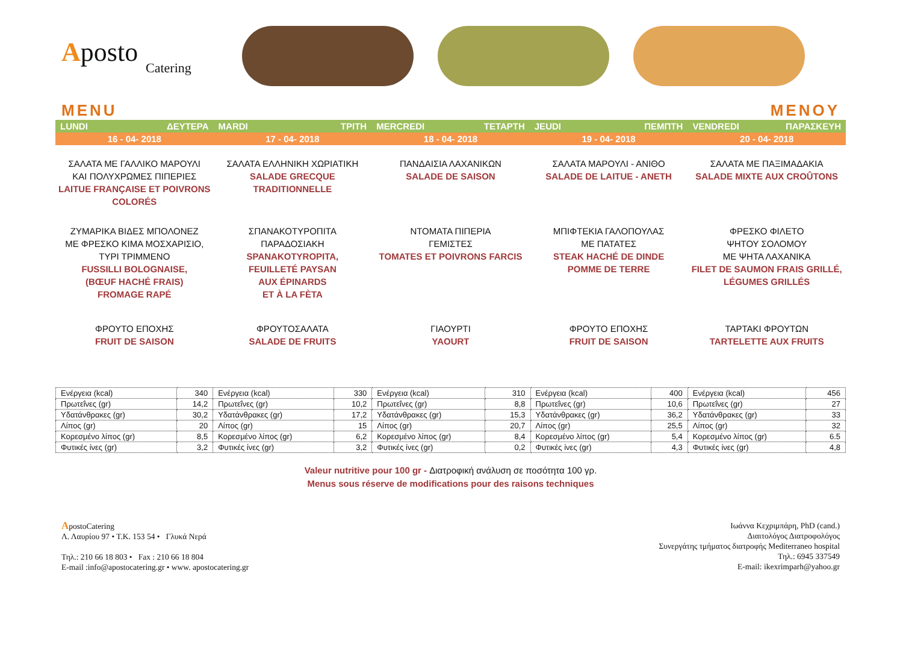Aposto
Catering
MENU MENOY
| LUNDI ΔΕΥΤΕΡΑ | MARDI ΤΡΙΤΗ | MERCREDI ΤΕΤΑΡΤΗ | JEUDI ΠΕΜΠΤΗ | VENDREDI ΠΑΡΑΣΚΕΥΗ |
| 16 - 04- 2018 | 17 - 04- 2018 | 18 - 04- 2018 | 19 - 04- 2018 | 20 - 04- 2018 |
| ΣΑΛΑΤΑ ΜΕ ΓΑΛΛΙΚΟ ΜΑΡΟΥΛΙ ΚΑΙ ΠΟΛΥΧΡΩΜΕΣ ΠΙΠΕΡΙΕΣ LAITUE FRANÇAISE ET POIVRONS COLORÉS | ΣΑΛΑΤΑ ΕΛΛΗΝΙΚΗ ΧΩΡΙΑΤΙΚΗ SALADE GRECQUE TRADITIONNELLE | ΠΑΝΔΑΙΣΙΑ ΛΑΧΑΝΙΚΩΝ SALADE DE SAISON | ΣΑΛΑΤΑ ΜΑΡΟΥΛΙ - ΑΝΙΘΟ SALADE DE LAITUE - ANETH | ΣΑΛΑΤΑ ΜΕ ΠΑΞΙΜΑΔΑΚΙΑ SALADE MIXTE AUX CROÛTONS |
| ΖΥΜΑΡΙΚΑ ΒΙΔΕΣ ΜΠΟΛΟΝΕΖ ΜΕ ΦΡΕΣΚΟ ΚΙΜΑ ΜΟΣΧΑΡΙΣΙΟ, ΤΥΡΙ ΤΡΙΜΜΕΝΟ FUSSILLI BOLOGNAISE, (BŒUF HACHÉ FRAIS) FROMAGE RAPÉ | ΣΠΑΝΑΚΟΤΥΡΟΠΙΤΑ ΠΑΡΑΔΟΣΙΑΚΗ SPANAKOTYROPITA, FEUILLETÉ PAYSAN AUX ÉPINARDS ET À LA FÈTA | ΝΤΟΜΑΤΑ ΠΙΠΕΡΙΑ ΓΕΜΙΣΤΕΣ TOMATES ET POIVRONS FARCIS | ΜΠΙΦΤΕΚΙΑ ΓΑΛΟΠΟΥΛΑΣ ΜΕ ΠΑΤΑΤΕΣ STEAK HACHÉ DE DINDE POMME DE TERRE | ΦΡΕΣΚΟ ΦΙΛΕΤΟ ΨΗΤΟΥ ΣΟΛΟΜΟΥ ΜΕ ΨΗΤΑ ΛΑΧΑΝΙΚΑ FILET DE SAUMON FRAIS GRILLÉ, LÉGUMES GRILLÉS |
| ΦΡΟΥΤΟ ΕΠΟΧΗΣ FRUIT DE SAISON | ΦΡΟΥΤΟΣΑΛΑΤΑ SALADE DE FRUITS | ΓΙΑΟΥΡΤΙ YAOURT | ΦΡΟΥΤΟ ΕΠΟΧΗΣ FRUIT DE SAISON | ΤΑΡΤΑΚΙ ΦΡΟΥΤΩΝ TARTELETTE AUX FRUITS |
| Ενέργεια (kcal) | 340 | Ενέργεια (kcal) | 330 | Ενέργεια (kcal) | 310 | Ενέργεια (kcal) | 400 | Ενέργεια (kcal) | 456 |
| Πρωτεΐνες (gr) | 14,2 | Πρωτεΐνες (gr) | 10,2 | Πρωτεΐνες (gr) | 8,8 | Πρωτεΐνες (gr) | 10,6 | Πρωτεΐνες (gr) | 27 |
| Υδατάνθρακες (gr) | 30,2 | Υδατάνθρακες (gr) | 17,2 | Υδατάνθρακες (gr) | 15,3 | Υδατάνθρακες (gr) | 36,2 | Υδατάνθρακες (gr) | 33 |
| Λίπος (gr) | 20 | Λίπος (gr) | 15 | Λίπος (gr) | 20,7 | Λίπος (gr) | 25,5 | Λίπος (gr) | 32 |
| Κορεσμένο λίπος (gr) | 8,5 | Κορεσμένο λίπος (gr) | 6,2 | Κορεσμένο λίπος (gr) | 8,4 | Κορεσμένο λίπος (gr) | 5,4 | Κορεσμένο λίπος (gr) | 6.5 |
| Φυτικές ίνες (gr) | 3,2 | Φυτικές ίνες (gr) | 3,2 | Φυτικές ίνες (gr) | 0,2 | Φυτικές ίνες (gr) | 4,3 | Φυτικές ίνες (gr) | 4,8 |
Valeur nutritive pour 100 gr - Διατροφική ανάλυση σε ποσότητα 100 γρ.
Menus sous réserve de modifications pour des raisons techniques
ApostoCatering
Λ. Λαυρίου 97 • Τ.Κ. 153 54 • Γλυκά Νερά
Τηλ.: 210 66 18 803 • Fax : 210 66 18 804
E-mail :info@apostocatering.gr • www. apostocatering.gr
Ιωάννα Κεχριμπάρη, PhD (cand.)
Διαιτολόγος Διατροφολόγος
Συνεργάτης τμήματος διατροφής Mediterraneo hospital
Τηλ.: 6945 337549
E-mail: ikexrimparh@yahoo.gr